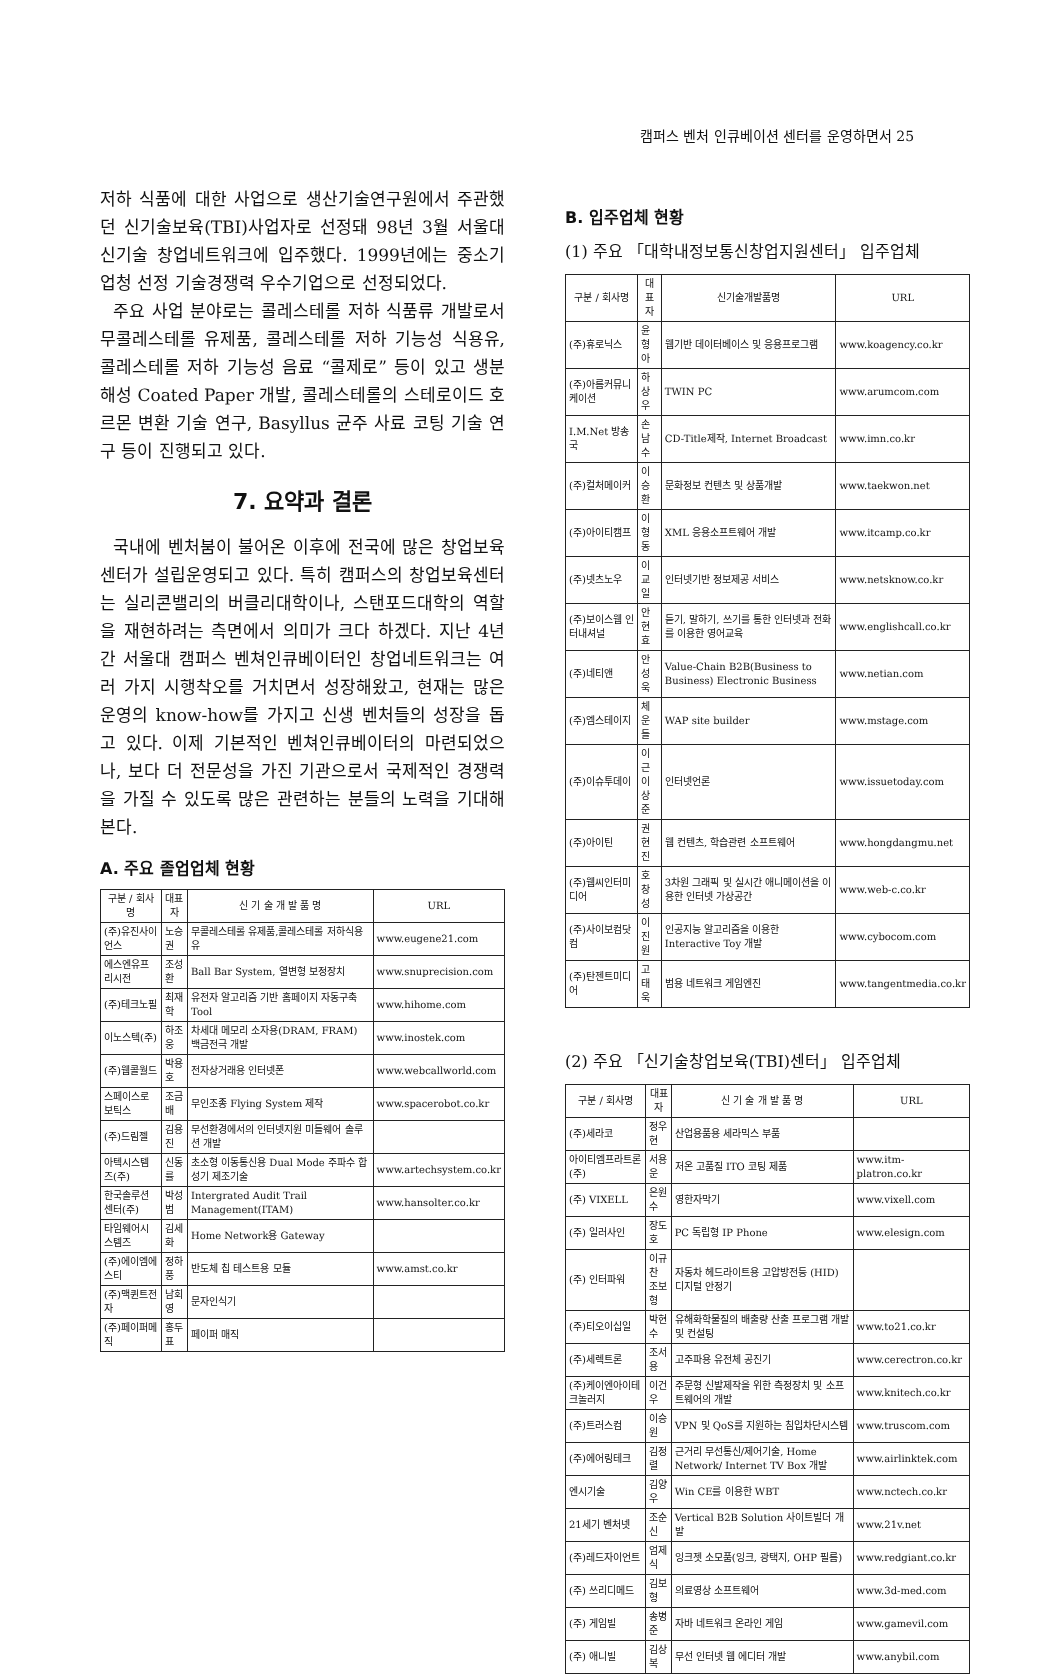캠퍼스 벤처 인큐베이션 센터를 운영하면서 25
저하 식품에 대한 사업으로 생산기술연구원에서 주관했던 신기술보육(TBI)사업자로 선정돼 98년 3월 서울대 신기술 창업네트워크에 입주했다. 1999년에는 중소기업청 선정 기술경쟁력 우수기업으로 선정되었다.
주요 사업 분야로는 콜레스테롤 저하 식품류 개발로서 무콜레스테롤 유제품, 콜레스테롤 저하 기능성 식용유, 콜레스테롤 저하 기능성 음료 “콜제로” 등이 있고 생분해성 Coated Paper 개발, 콜레스테롤의 스테로이드 호르몬 변환 기술 연구, Basyllus 균주 사료 코팅 기술 연구 등이 진행되고 있다.
7. 요약과 결론
국내에 벤처붐이 불어온 이후에 전국에 많은 창업보육센터가 설립운영되고 있다. 특히 캠퍼스의 창업보육센터는 실리콘밸리의 버클리대학이나, 스탠포드대학의 역할을 재현하려는 측면에서 의미가 크다 하겠다. 지난 4년간 서울대 캠퍼스 벤쳐인큐베이터인 창업네트워크는 여러 가지 시행착오를 거치면서 성장해왔고, 현재는 많은 운영의 know-how를 가지고 신생 벤처들의 성장을 돕고 있다. 이제 기본적인 벤쳐인큐베이터의 마련되었으나, 보다 더 전문성을 가진 기관으로서 국제적인 경쟁력을 가질 수 있도록 많은 관련하는 분들의 노력을 기대해 본다.
A. 주요 졸업업체 현황
| 구분 / 회사명 | 대표자 | 신 기 술 개 발 품 명 | URL |
| --- | --- | --- | --- |
| (주)유진사이언스 | 노승권 | 무콜레스테롤 유제품,콜레스테롤 저하식용유 | www.eugene21.com |
| 에스엔유프리시전 | 조성환 | Ball Bar System, 열변형 보정장치 | www.snuprecision.com |
| (주)테크노필 | 최재학 | 유전자 알고리즘 기반 홈페이지 자동구축 Tool | www.hihome.com |
| 이노스텍(주) | 하조웅 | 차세대 메모리 소자용(DRAM, FRAM) 백금전극 개발 | www.inostek.com |
| (주)웹콜월드 | 박용호 | 전자상거래용 인터넷폰 | www.webcallworld.com |
| 스페이스로보틱스 | 조금배 | 무인조종 Flying System 제작 | www.spacerobot.co.kr |
| (주)드림젤 | 김용진 | 무선환경에서의 인터넷지원 미들웨어 솔루션 개발 | |
| 아텍시스템즈(주) | 신동률 | 초소형 이동통신용 Dual Mode 주파수 합성기 제조기술 | www.artechsystem.co.kr |
| 한국솔루션센터(주) | 박성범 | Intergrated Audit Trail Management(ITAM) | www.hansolter.co.kr |
| 타임웨어시스템즈 | 김세화 | Home Network용 Gateway | |
| (주)에이엠에스티 | 정하풍 | 반도체 칩 테스트용 모듈 | www.amst.co.kr |
| (주)맥퀸트전자 | 남회영 | 문자인식기 | |
| (주)페이퍼메직 | 홍두표 | 페이퍼 매직 | |
B. 입주업체 현황
(1) 주요 「대학내정보통신창업지원센터」 입주업체
| 구분 / 회사명 | 대표자 | 신기술개발품명 | URL |
| --- | --- | --- | --- |
| (주)휴로닉스 | 윤형아 | 웹기반 데이터베이스 및 응용프로그램 | www.koagency.co.kr |
| (주)아름커뮤니케이션 | 하상우 | TWIN PC | www.arumcom.com |
| I.M.Net 방송국 | 손남수 | CD-Title제작, Internet Broadcast | www.imn.co.kr |
| (주)컬처메이커 | 이승환 | 문화정보 컨텐츠 및 상품개발 | www.taekwon.net |
| (주)아이티캠프 | 이형동 | XML 응용소프트웨어 개발 | www.itcamp.co.kr |
| (주)넷츠노우 | 이교일 | 인터넷기반 정보제공 서비스 | www.netsknow.co.kr |
| (주)보이스웹 인터내셔널 | 안현효 | 듣기, 말하기, 쓰기를 통한 인터넷과 전화를 이용한 영어교육 | www.englishcall.co.kr |
| (주)네티앤 | 안성욱 | Value-Chain B2B(Business to Business) Electronic Business | www.netian.com |
| (주)엠스테이지 | 체운들 | WAP site builder | www.mstage.com |
| (주)이슈투데이 | 이 근 이상준 | 인터넷언론 | www.issuetoday.com |
| (주)아이틴 | 권현진 | 웹 컨텐츠, 학습관련 소프트웨어 | www.hongdangmu.net |
| (주)웹씨인터미디어 | 호창성 | 3차원 그래픽 및 실시간 애니메이션을 이용한 인터넷 가상공간 | www.web-c.co.kr |
| (주)사이보컴닷컴 | 이진원 | 인공지능 알고리즘을 이용한 Interactive Toy 개발 | www.cybocom.com |
| (주)탄젠트미디어 | 고태욱 | 범용 네트워크 게임엔진 | www.tangentmedia.co.kr |
(2) 주요 「신기술창업보육(TBI)센터」 입주업체
| 구분 / 회사명 | 대표자 | 신 기 술 개 발 품 명 | URL |
| --- | --- | --- | --- |
| (주)세라코 | 정우현 | 산업용품용 세라믹스 부품 | |
| 아이티엠프라트론(주) | 서용운 | 저온 고품질 ITO 코팅 제품 | www.itm-platron.co.kr |
| (주) VIXELL | 은원수 | 영한자막기 | www.vixell.com |
| (주) 일러사인 | 장도호 | PC 독립형 IP Phone | www.elesign.com |
| (주) 인터파워 | 이규찬 조보형 | 자동차 헤드라이트용 고압방전등 (HID) 디지털 안정기 | |
| (주)티오이십일 | 박현수 | 유해화학물질의 배출량 산출 프로그램 개발 및 컨설팅 | www.to21.co.kr |
| (주)세렉트론 | 조서용 | 고주파용 유전체 공진기 | www.cerectron.co.kr |
| (주)케이엔아이테크놀러지 | 이건우 | 주문형 신발제작을 위한 측정장치 및 소프트웨어의 개발 | www.knitech.co.kr |
| (주)트러스컴 | 이승원 | VPN 및 QoS를 지원하는 침입차단시스템 | www.truscom.com |
| (주)에어링테크 | 김정렬 | 근거리 무선통신/제어기술, Home Network/ Internet TV Box 개발 | www.airlinktek.com |
| 엔시기술 | 김양우 | Win CE를 이용한 WBT | www.nctech.co.kr |
| 21세기 벤처넷 | 조순신 | Vertical B2B Solution 사이트빌더 개발 | www.21v.net |
| (주)레드자이언트 | 엄제식 | 잉크젯 소모품(잉크, 광택지, OHP 필름) | www.redgiant.co.kr |
| (주) 쓰리디메드 | 김보형 | 의료영상 소프트웨어 | www.3d-med.com |
| (주) 게임빌 | 송병준 | 자바 네트워크 온라인 게임 | www.gamevil.com |
| (주) 애니빌 | 김상복 | 무선 인터넷 웹 에디터 개발 | www.anybil.com |